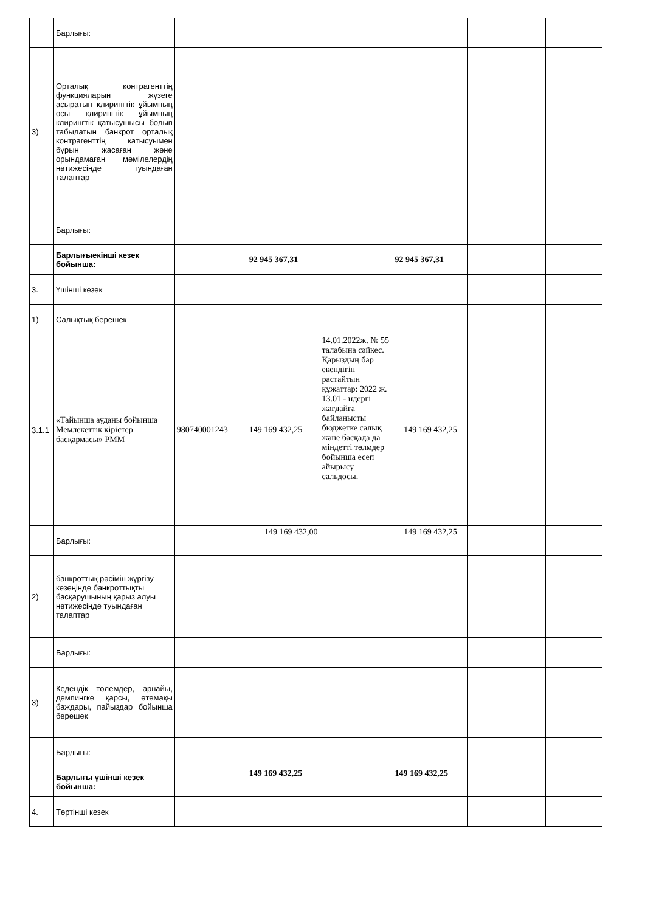| | Барлығы: | | | | | | |
| 3) | Орталық контрагенттің функцияларын жүзеге асыратын клирингтік ұйымның осы клирингтік ұйымның клирингтік қатысушысы болып табылатын банкрот орталық контрагенттің қатысуымен бұрын жасаған және орындамаған мәмілелердің нәтижесінде туындаған талаптар | | | | | | |
| | Барлығы: | | | | | | |
| | Барлығыекінші кезек бойынша: | | 92 945 367,31 | | 92 945 367,31 | | |
| 3. | Үшінші кезек | | | | | | |
| 1) | Салықтық берешек | | | | | | |
| 3.1.1 | «Тайынша ауданы бойынша Мемлекеттік кірістер басқармасы» РММ | 980740001243 | 149 169 432,25 | 14.01.2022ж. № 55 талабына сәйкес. Қарыздың бар екендігін растайтын құжаттар: 2022 ж. 13.01 - ндергі жағдайға байланысты бюджетке салық және басқада да міндетті төлмдер бойынша есеп айырысу сальдосы. | 149 169 432,25 | | |
| | Барлығы: | | 149 169 432,00 | | 149 169 432,25 | | |
| 2) | банкроттық рәсімін жүргізу кезеңінде банкроттықты басқарушының қарыз алуы нәтижесінде туындаған талаптар | | | | | | |
| | Барлығы: | | | | | | |
| 3) | Кедендік төлемдер, арнайы, демпингке қарсы, өтемақы баждары, пайыздар бойынша берешек | | | | | | |
| | Барлығы: | | | | | | |
| | Барлығы үшінші кезек бойынша: | | 149 169 432,25 | | 149 169 432,25 | | |
| 4. | Төртінші кезек | | | | | | |